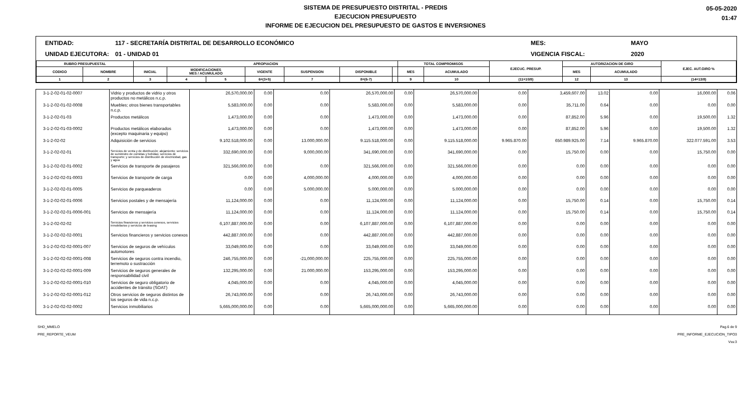SISTEMA DE PRESUPUESTO DISTRITAL - PREDIS
EJECUCION PRESUPUESTO
INFORME DE EJECUCION DEL PRESUPUESTO DE GASTOS E INVERSIONES
05-05-2020
01:47
ENTIDAD: 117 - SECRETARÍA DISTRITAL DE DESARROLLO ECONÓMICO MES: MAYO UNIDAD EJECUTORA: 01 - UNIDAD 01 VIGENCIA FISCAL: 2020
| RUBRO PRESUPUESTAL | | APROPIACION | | | | | | | TOTAL COMPROMISOS | | EJECUC. PRESUP. | AUTORIZACION DE GIRO | | EJEC. AUT.GIRO % |
| --- | --- | --- | --- | --- | --- | --- | --- | --- | --- | --- | --- | --- | --- | --- |
| CODIGO | NOMBRE | INICIAL | MODIFICACIONES MES / ACUMULADO | | VIGENTE | SUSPENSION | DISPONIBLE | | MES | ACUMULADO | | MES | ACUMULADO | |
| 1 | 2 | 3 | 4 | 5 | 6=(3+5) | 7 | 8=(6-7) | | 9 | 10 | (11=10/8) | 12 | 13 | (14=13/8) |
| 3-1-2-02-01-02-0007 | Vidrio y productos de vidrio y otros productos no metálicos n.c.p. | 26,570,000.00 | 0.00 | 0.00 | 26,570,000.00 | 0.00 | 26,570,000.00 | 0.00 | 3,459,607.00 | 13.02 | 0.00 | 16,000.00 | 0.06 |
| 3-1-2-02-01-02-0008 | Muebles; otros bienes transportables n.c.p. | 5,583,000.00 | 0.00 | 0.00 | 5,583,000.00 | 0.00 | 5,583,000.00 | 0.00 | 35,711.00 | 0.64 | 0.00 | 0.00 | 0.00 |
| 3-1-2-02-01-03 | Productos metálicos | 1,473,000.00 | 0.00 | 0.00 | 1,473,000.00 | 0.00 | 1,473,000.00 | 0.00 | 87,852.00 | 5.96 | 0.00 | 19,500.00 | 1.32 |
| 3-1-2-02-01-03-0002 | Productos metálicos elaborados (excepto maquinaria y equipo) | 1,473,000.00 | 0.00 | 0.00 | 1,473,000.00 | 0.00 | 1,473,000.00 | 0.00 | 87,852.00 | 5.96 | 0.00 | 19,500.00 | 1.32 |
| 3-1-2-02-02 | Adquisición de servicios | 9.102.518,000.00 | 0.00 | 13.000,000.00 | 9.115.518,000.00 | 0.00 | 9.115.518,000.00 | 9.965.870.00 | 650.989.925.00 | 7.14 | 9.965.870.00 | 322.077.591.00 | 3.53 |
| 3-1-2-02-02-01 | Servicios de venta y de distribución; alojamiento; servicios de suministro de comidas y bebidas; servicios de transporte; y servicios de distribución de electricidad, gas y agua | 332,690,000.00 | 0.00 | 9,000,000.00 | 341,690,000.00 | 0.00 | 341,690,000.00 | 0.00 | 15,750.00 | 0.00 | 0.00 | 15,750.00 | 0.00 |
| 3-1-2-02-02-01-0002 | Servicios de transporte de pasajeros | 321,566,000.00 | 0.00 | 0.00 | 321,566,000.00 | 0.00 | 321,566,000.00 | 0.00 | 0.00 | 0.00 | 0.00 | 0.00 | 0.00 |
| 3-1-2-02-02-01-0003 | Servicios de transporte de carga | 0.00 | 0.00 | 4,000,000.00 | 4,000,000.00 | 0.00 | 4,000,000.00 | 0.00 | 0.00 | 0.00 | 0.00 | 0.00 | 0.00 |
| 3-1-2-02-02-01-0005 | Servicios de parqueaderos | 0.00 | 0.00 | 5.000,000.00 | 5.000,000.00 | 0.00 | 5.000,000.00 | 0.00 | 0.00 | 0.00 | 0.00 | 0.00 | 0.00 |
| 3-1-2-02-02-01-0006 | Servicios postales y de mensajería | 11,124,000.00 | 0.00 | 0.00 | 11,124,000.00 | 0.00 | 11,124,000.00 | 0.00 | 15,750.00 | 0.14 | 0.00 | 15,750.00 | 0.14 |
| 3-1-2-02-02-01-0006-001 | Servicios de mensajería | 11,124,000.00 | 0.00 | 0.00 | 11,124,000.00 | 0.00 | 11,124,000.00 | 0.00 | 15,750.00 | 0.14 | 0.00 | 15,750.00 | 0.14 |
| 3-1-2-02-02-02 | Servicios financieros y servicios conexos, servicios inmobiliarios y servicios de leasing | 6,107,887,000.00 | 0.00 | 0.00 | 6,107,887,000.00 | 0.00 | 6,107,887,000.00 | 0.00 | 0.00 | 0.00 | 0.00 | 0.00 | 0.00 |
| 3-1-2-02-02-02-0001 | Servicios financieros y servicios conexos | 442,887,000.00 | 0.00 | 0.00 | 442,887,000.00 | 0.00 | 442,887,000.00 | 0.00 | 0.00 | 0.00 | 0.00 | 0.00 | 0.00 |
| 3-1-2-02-02-02-0001-007 | Servicios de seguros de vehículos automotores | 33,049,000.00 | 0.00 | 0.00 | 33,049,000.00 | 0.00 | 33,049,000.00 | 0.00 | 0.00 | 0.00 | 0.00 | 0.00 | 0.00 |
| 3-1-2-02-02-02-0001-008 | Servicios de seguros contra incendio, terremoto o sustracción | 246,755,000.00 | 0.00 | -21,000,000.00 | 225,755,000.00 | 0.00 | 225,755,000.00 | 0.00 | 0.00 | 0.00 | 0.00 | 0.00 | 0.00 |
| 3-1-2-02-02-02-0001-009 | Servicios de seguros generales de responsabilidad civil | 132,295,000.00 | 0.00 | 21.000,000.00 | 153,295,000.00 | 0.00 | 153,295,000.00 | 0.00 | 0.00 | 0.00 | 0.00 | 0.00 | 0.00 |
| 3-1-2-02-02-02-0001-010 | Servicios de seguro obligatorio de accidentes de tránsito (SOAT) | 4,045,000.00 | 0.00 | 0.00 | 4,045,000.00 | 0.00 | 4,045,000.00 | 0.00 | 0.00 | 0.00 | 0.00 | 0.00 | 0.00 |
| 3-1-2-02-02-02-0001-012 | Otros servicios de seguros distintos de los seguros de vida n.c.p. | 26,743,000.00 | 0.00 | 0.00 | 26,743,000.00 | 0.00 | 26,743,000.00 | 0.00 | 0.00 | 0.00 | 0.00 | 0.00 | 0.00 |
| 3-1-2-02-02-02-0002 | Servicios inmobiliarios | 5,665,000,000.00 | 0.00 | 0.00 | 5,665,000,000.00 | 0.00 | 5,665,000,000.00 | 0.00 | 0.00 | 0.00 | 0.00 | 0.00 | 0.00 |
SHD_MMELO
PRE_REPORTE_VEUM
Pag.6 de 9
PRE_INFORME_EJECUCION_TIPO3
Vss:3